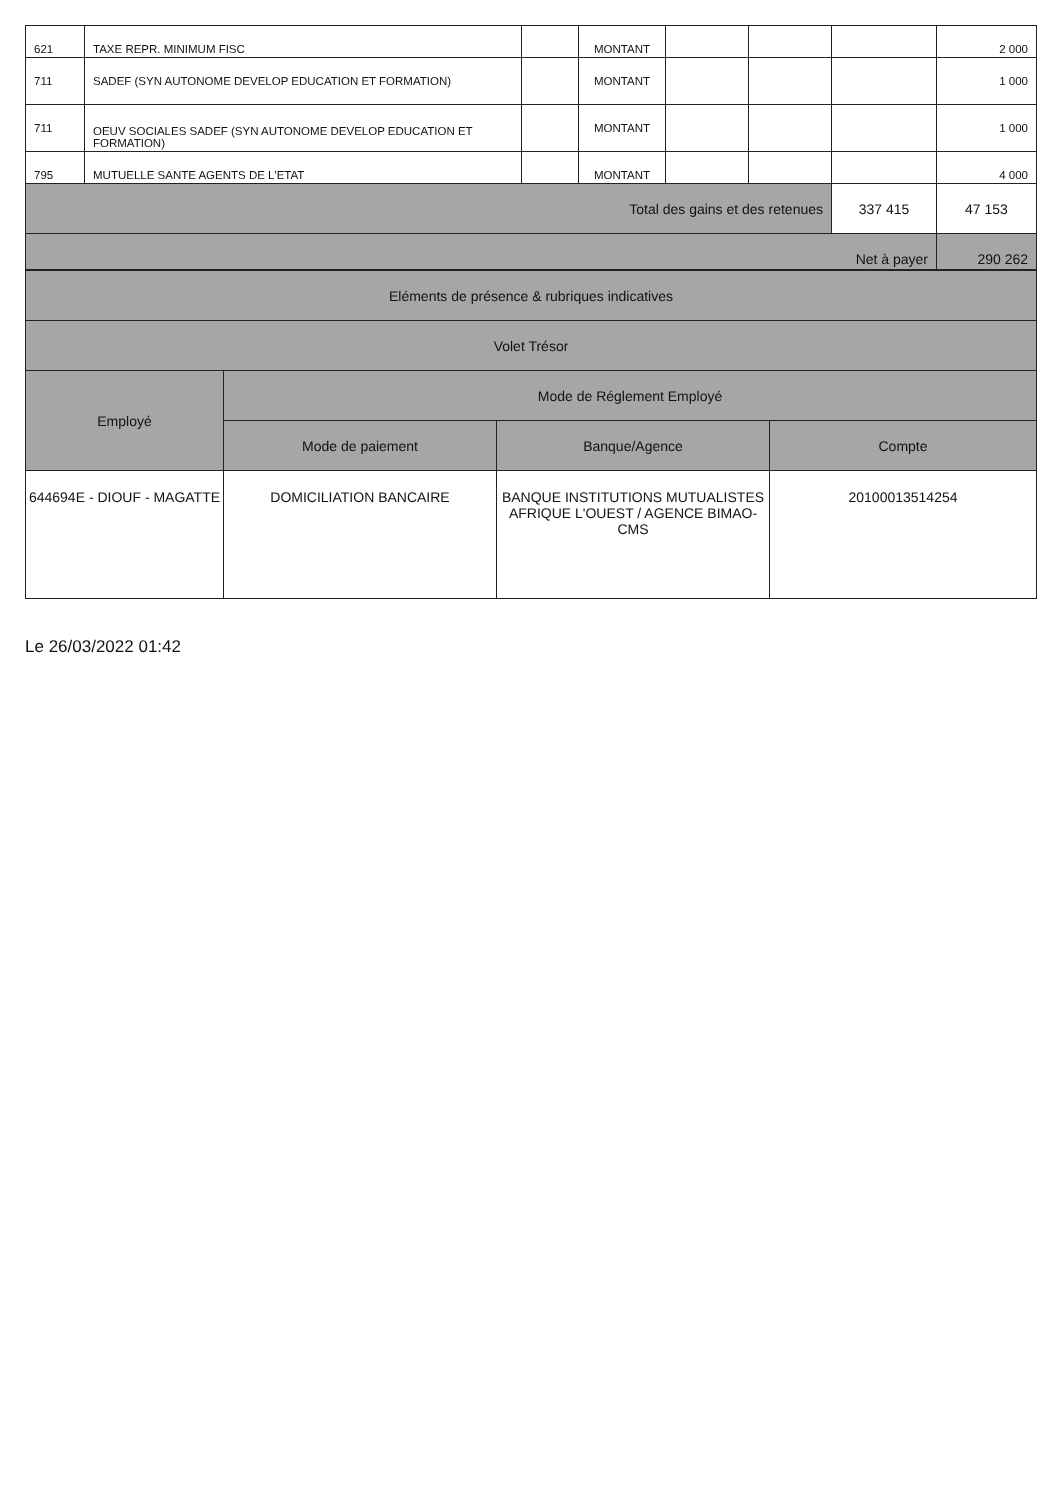| 621 | TAXE REPR. MINIMUM FISC | | MONTANT | | | | 2 000 |
| 711 | SADEF (SYN AUTONOME DEVELOP EDUCATION ET FORMATION) | | MONTANT | | | | 1 000 |
| 711 | OEUV SOCIALES SADEF (SYN AUTONOME DEVELOP EDUCATION ET FORMATION) | | MONTANT | | | | 1 000 |
| 795 | MUTUELLE SANTE AGENTS DE L'ETAT | | MONTANT | | | | 4 000 |
| Total des gains et des retenues | | | | | | 337 415 | 47 153 |
| Net à payer | | | | | | | 290 262 |
| Eléments de présence & rubriques indicatives | | | |
| Volet Trésor | | | |
| Employé | Mode de Réglement Employé | | |
| | Mode de paiement | Banque/Agence | Compte |
| 644694E - DIOUF - MAGATTE | DOMICILIATION BANCAIRE | BANQUE INSTITUTIONS MUTUALISTES AFRIQUE L'OUEST / AGENCE BIMAO-CMS | 20100013514254 |
Le 26/03/2022 01:42